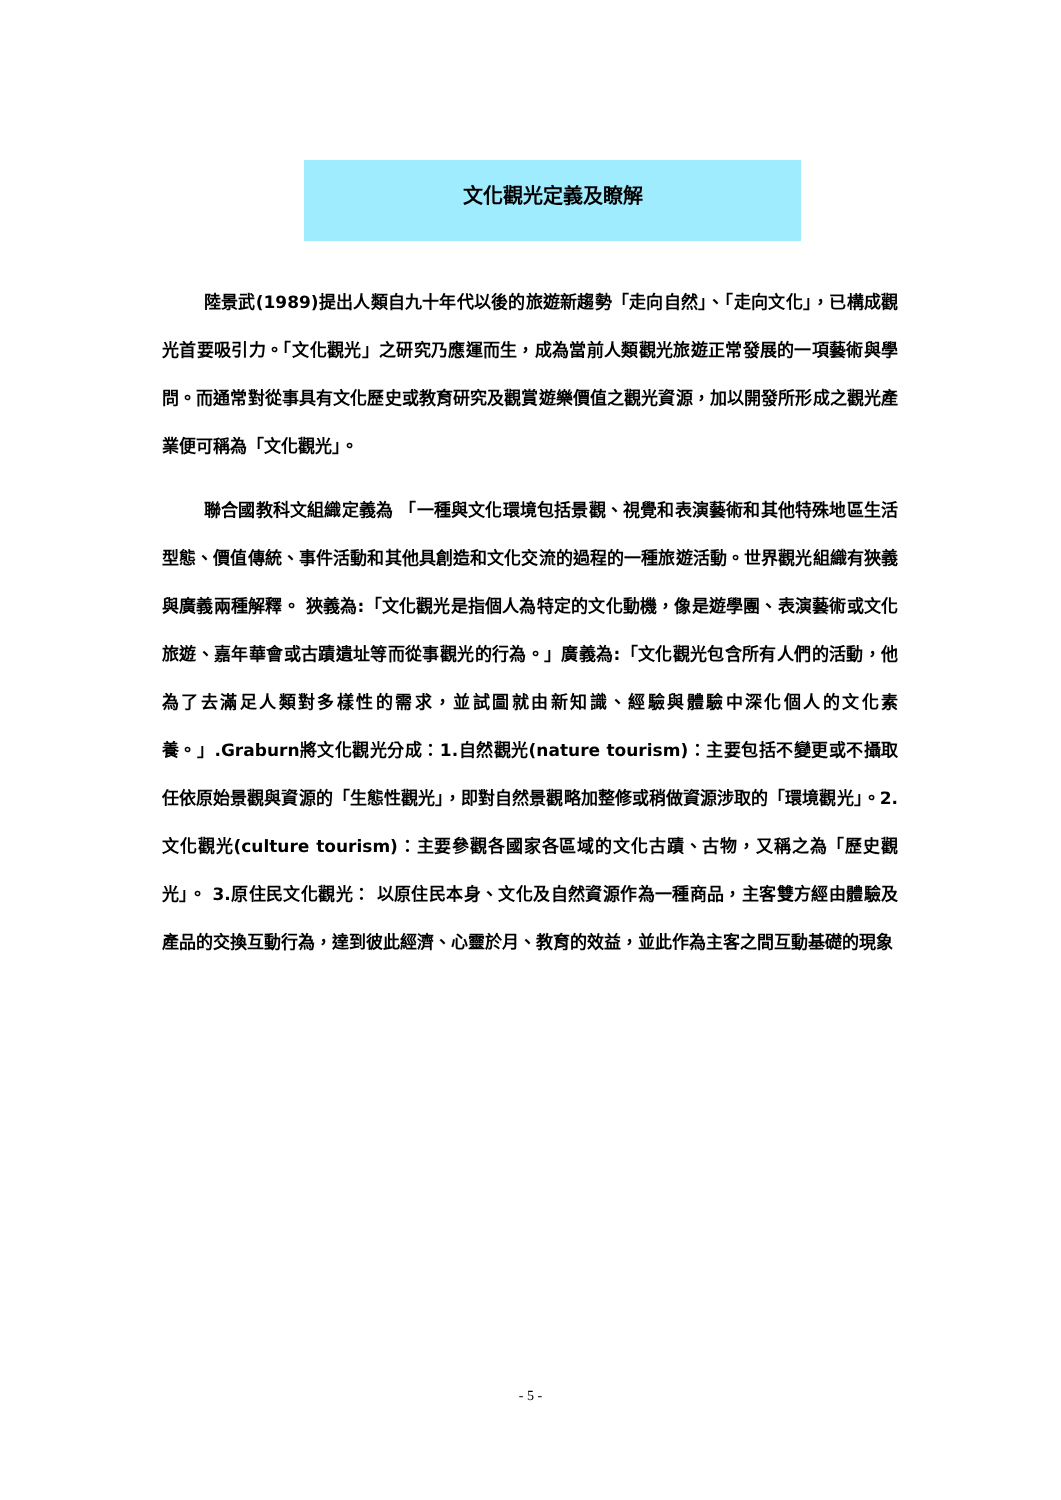文化觀光定義及瞭解
陸景武(1989)提出人類自九十年代以後的旅遊新趨勢「走向自然」、「走向文化」，已構成觀光首要吸引力。「文化觀光」之研究乃應運而生，成為當前人類觀光旅遊正常發展的一項藝術與學問。而通常對從事具有文化歷史或教育研究及觀賞遊樂價值之觀光資源，加以開發所形成之觀光產業便可稱為「文化觀光」。
聯合國教科文組織定義為 「一種與文化環境包括景觀、視覺和表演藝術和其他特殊地區生活型態、價值傳統、事件活動和其他具創造和文化交流的過程的一種旅遊活動。世界觀光組織有狹義與廣義兩種解釋。 狹義為:「文化觀光是指個人為特定的文化動機，像是遊學團、表演藝術或文化旅遊、嘉年華會或古蹟遺址等而從事觀光的行為。」廣義為:「文化觀光包含所有人們的活動，他為了去滿足人類對多樣性的需求，並試圖就由新知識、經驗與體驗中深化個人的文化素養。」.Graburn將文化觀光分成：1.自然觀光(nature tourism)：主要包括不變更或不攝取任依原始景觀與資源的「生態性觀光」，即對自然景觀略加整修或稍做資源涉取的「環境觀光」。2. 文化觀光(culture tourism)：主要參觀各國家各區域的文化古蹟、古物，又稱之為「歷史觀光」。 3.原住民文化觀光： 以原住民本身、文化及自然資源作為一種商品，主客雙方經由體驗及產品的交換互動行為，達到彼此經濟、心靈於月、教育的效益，並此作為主客之間互動基礎的現象
- 5 -